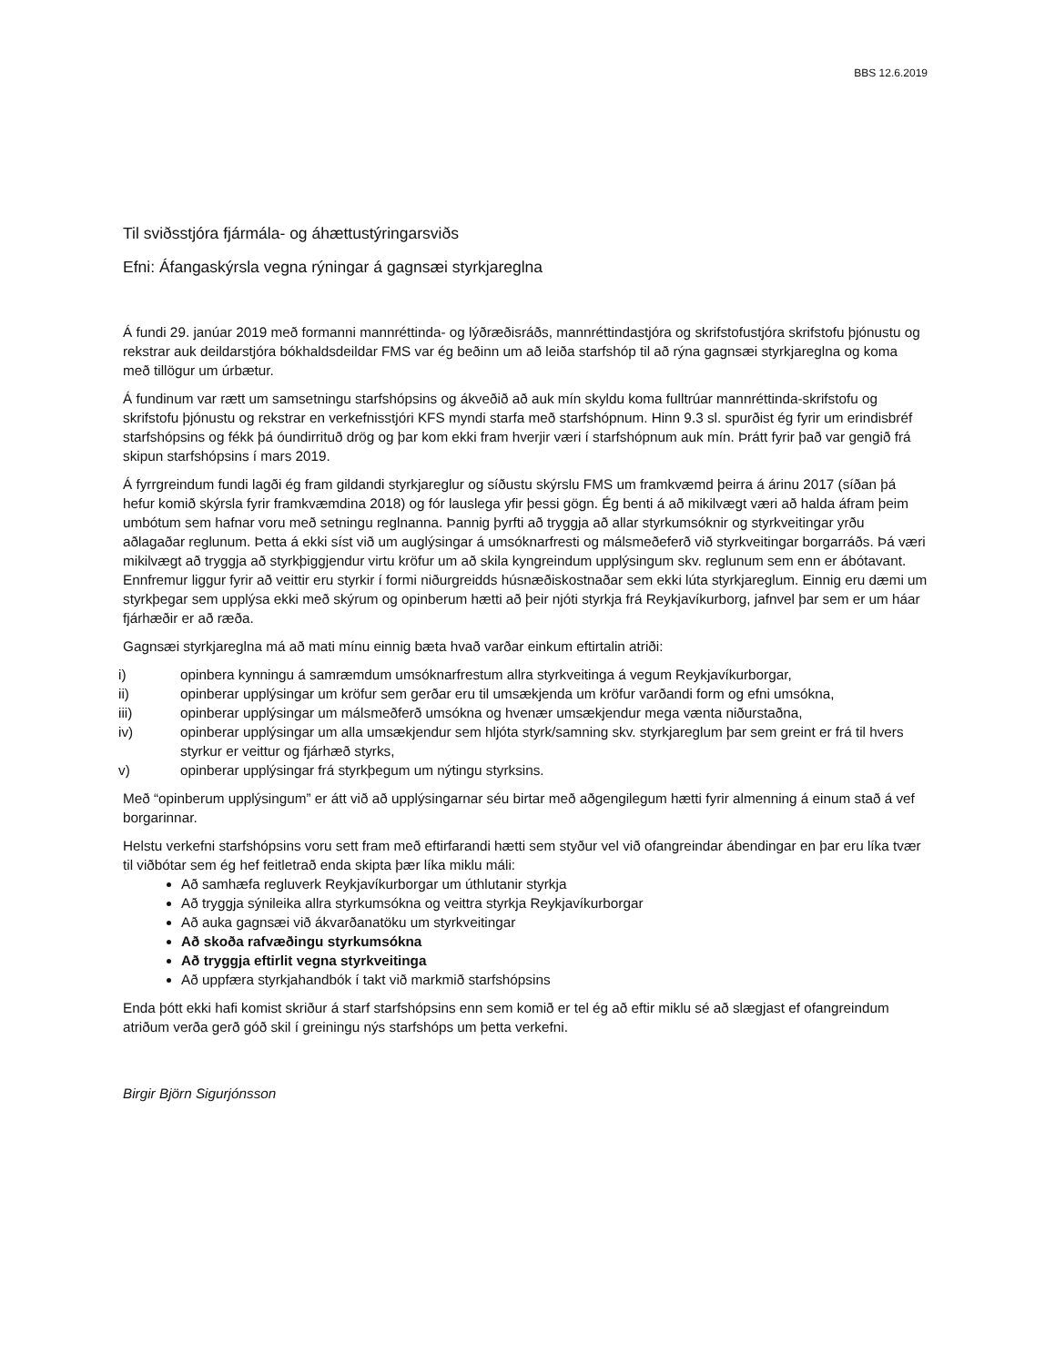BBS 12.6.2019
Til sviðsstjóra fjármála- og áhættustýringarsviðs
Efni: Áfangaskýrsla vegna rýningar á gagnsæi styrkjareglna
Á fundi 29. janúar 2019 með formanni mannréttinda- og lýðræðisráðs, mannréttindastjóra og skrifstofustjóra skrifstofu þjónustu og rekstrar auk deildarstjóra bókhaldsdeildar FMS var ég beðinn um að leiða starfshóp til að rýna gagnsæi styrkjareglna og koma með tillögur um úrbætur.
Á fundinum var rætt um samsetningu starfshópsins og ákveðið að auk mín skyldu koma fulltrúar mannréttinda-skrifstofu og skrifstofu þjónustu og rekstrar en verkefnisstjóri KFS myndi starfa með starfshópnum. Hinn 9.3 sl. spurðist ég fyrir um erindisbréf starfshópsins og fékk þá óundirrituð drög og þar kom ekki fram hverjir væri í starfshópnum auk mín. Þrátt fyrir það var gengið frá skipun starfshópsins í mars 2019.
Á fyrrgreindum fundi lagði ég fram gildandi styrkjareglur og síðustu skýrslu FMS um framkvæmd þeirra á árinu 2017 (síðan þá hefur komið skýrsla fyrir framkvæmdina 2018) og fór lauslega yfir þessi gögn. Ég benti á að mikilvægt væri að halda áfram þeim umbótum sem hafnar voru með setningu reglnanna. Þannig þyrfti að tryggja að allar styrkumsóknir og styrkveitingar yrðu aðlagaðar reglunum. Þetta á ekki síst við um auglýsingar á umsóknarfresti og málsmeðeferð við styrkveitingar borgarráðs. Þá væri mikilvægt að tryggja að styrkþiggjendur virtu kröfur um að skila kyngreindum upplýsingum skv. reglunum sem enn er ábótavant. Ennfremur liggur fyrir að veittir eru styrkir í formi niðurgreidds húsnæðiskostnaðar sem ekki lúta styrkjareglum. Einnig eru dæmi um styrkþegar sem upplýsa ekki með skýrum og opinberum hætti að þeir njóti styrkja frá Reykjavíkurborg, jafnvel þar sem er um háar fjárhæðir er að ræða.
Gagnsæi styrkjareglna má að mati mínu einnig bæta hvað varðar einkum eftirtalin atriði:
i) opinbera kynningu á samræmdum umsóknarfrestum allra styrkveitinga á vegum Reykjavíkurborgar,
ii) opinberar upplýsingar um kröfur sem gerðar eru til umsækjenda um kröfur varðandi form og efni umsókna,
iii) opinberar upplýsingar um málsmeðferð umsókna og hvenær umsækjendur mega vænta niðurstaðna,
iv) opinberar upplýsingar um alla umsækjendur sem hljóta styrk/samning skv. styrkjareglum þar sem greint er frá til hvers styrkur er veittur og fjárhæð styrks,
v) opinberar upplýsingar frá styrkþegum um nýtingu styrksins.
Með “opinberum upplýsingum” er átt við að upplýsingarnar séu birtar með aðgengilegum hætti fyrir almenning á einum stað á vef borgarinnar.
Helstu verkefni starfshópsins voru sett fram með eftirfarandi hætti sem styður vel við ofangreindar ábendingar en þar eru líka tvær til viðbótar sem ég hef feitletrað enda skipta þær líka miklu máli:
Að samhæfa regluverk Reykjavíkurborgar um úthlutanir styrkja
Að tryggja sýnileika allra styrkumsókna og veittra styrkja Reykjavíkurborgar
Að auka gagnsæi við ákvarðanatöku um styrkveitingar
Að skoða rafvæðingu styrkumsókna
Að tryggja eftirlit vegna styrkveitinga
Að uppfæra styrkjahandbók í takt við markmið starfshópsins
Enda þótt ekki hafi komist skriður á starf starfshópsins enn sem komið er tel ég að eftir miklu sé að slægjast ef ofangreindum atriðum verða gerð góð skil í greiningu nýs starfshóps um þetta verkefni.
Birgir Björn Sigurjónsson